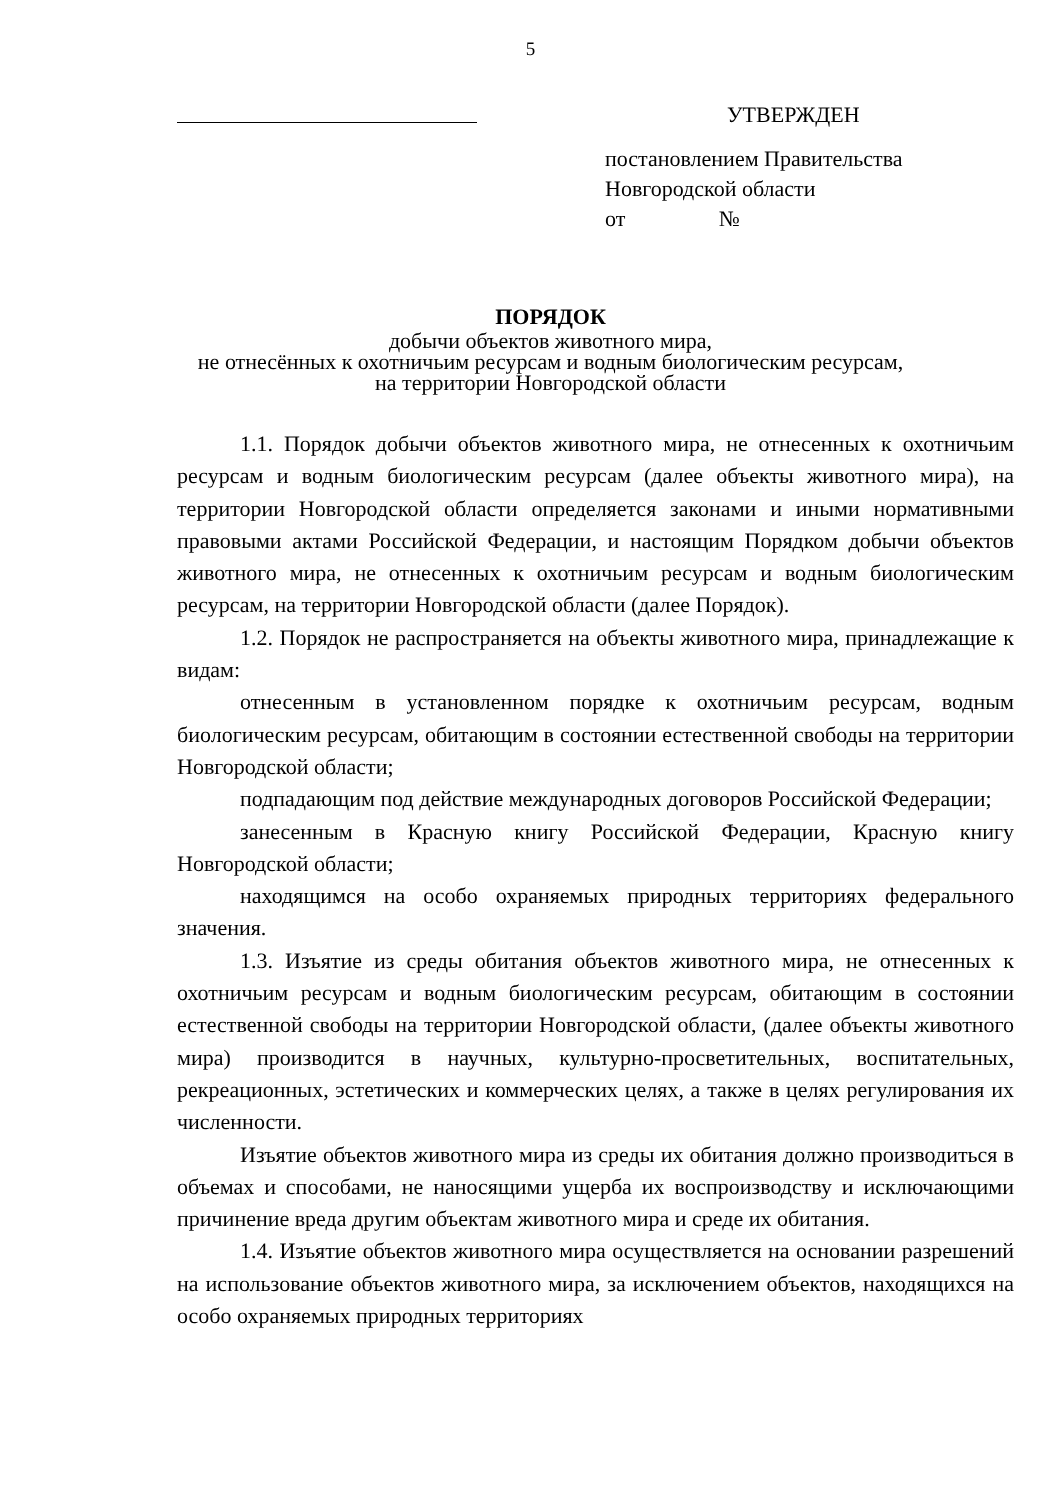5
УТВЕРЖДЕН
постановлением Правительства
Новгородской области
от №
ПОРЯДОК
добычи объектов животного мира,
не отнесённых к охотничьим ресурсам и водным биологическим ресурсам,
на территории Новгородской области
1.1. Порядок добычи объектов животного мира, не отнесенных к охотничьим ресурсам и водным биологическим ресурсам (далее объекты животного мира), на территории Новгородской области определяется законами и иными нормативными правовыми актами Российской Федерации, и настоящим Порядком добычи объектов животного мира, не отнесенных к охотничьим ресурсам и водным биологическим ресурсам, на территории Новгородской области (далее Порядок).
1.2. Порядок не распространяется на объекты животного мира, принадлежащие к видам:
отнесенным в установленном порядке к охотничьим ресурсам, водным биологическим ресурсам, обитающим в состоянии естественной свободы на территории Новгородской области;
подпадающим под действие международных договоров Российской Федерации;
занесенным в Красную книгу Российской Федерации, Красную книгу Новгородской области;
находящимся на особо охраняемых природных территориях федерального значения.
1.3. Изъятие из среды обитания объектов животного мира, не отнесенных к охотничьим ресурсам и водным биологическим ресурсам, обитающим в состоянии естественной свободы на территории Новгородской области, (далее объекты животного мира) производится в научных, культурно-просветительных, воспитательных, рекреационных, эстетических и коммерческих целях, а также в целях регулирования их численности.
Изъятие объектов животного мира из среды их обитания должно производиться в объемах и способами, не наносящими ущерба их воспроизводству и исключающими причинение вреда другим объектам животного мира и среде их обитания.
1.4. Изъятие объектов животного мира осуществляется на основании разрешений на использование объектов животного мира, за исключением объектов, находящихся на особо охраняемых природных территориях